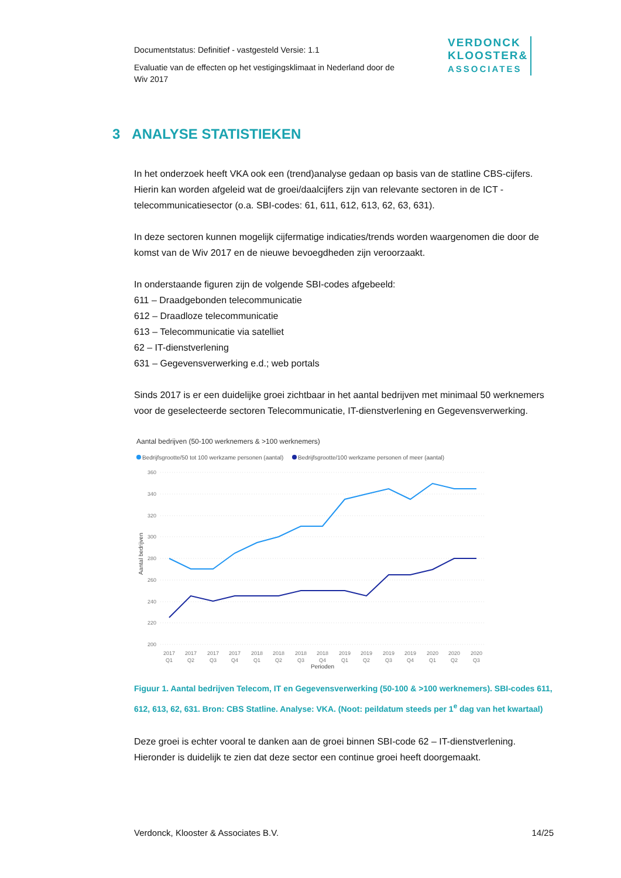Documentstatus: Definitief - vastgesteld Versie: 1.1
Evaluatie van de effecten op het vestigingsklimaat in Nederland door de Wiv 2017
VERDONCK
KLOOSTER&
ASSOCIATES
3 ANALYSE STATISTIEKEN
In het onderzoek heeft VKA ook een (trend)analyse gedaan op basis van de statline CBS-cijfers. Hierin kan worden afgeleid wat de groei/daalcijfers zijn van relevante sectoren in de ICT - telecommunicatiesector (o.a. SBI-codes: 61, 611, 612, 613, 62, 63, 631).
In deze sectoren kunnen mogelijk cijfermatige indicaties/trends worden waargenomen die door de komst van de Wiv 2017 en de nieuwe bevoegdheden zijn veroorzaakt.
In onderstaande figuren zijn de volgende SBI-codes afgebeeld:
611 – Draadgebonden telecommunicatie
612 – Draadloze telecommunicatie
613 – Telecommunicatie via satelliet
62 – IT-dienstverlening
631 – Gegevensverwerking e.d.; web portals
Sinds 2017 is er een duidelijke groei zichtbaar in het aantal bedrijven met minimaal 50 werknemers voor de geselecteerde sectoren Telecommunicatie, IT-dienstverlening en Gegevensverwerking.
Aantal bedrijven (50-100 werknemers & >100 werknemers)
Bedrijfsgrootte/50 tot 100 werkzame personen (aantal)
Bedrijfsgrootte/100 werkzame personen of meer (aantal)
360
340
320
300
280
260
240
220
200
Aantal bedrijven
2017
2017
2017
2017
2018
2018
2018
2018
2019
2019
2019
2019
2020
2020
2020
Q1
Q2
Q3
Q4
Q1
Q2
Q3
Q4
Q1
Q2
Q3
Q4
Q1
Q2
Q3
Perioden
Figuur 1. Aantal bedrijven Telecom, IT en Gegevensverwerking (50-100 & >100 werknemers). SBI-codes 611, 612, 613, 62, 631. Bron: CBS Statline. Analyse: VKA. (Noot: peildatum steeds per 1<sup>e</sup> dag van het kwartaal)
Deze groei is echter vooral te danken aan de groei binnen SBI-code 62 – IT-dienstverlening. Hieronder is duidelijk te zien dat deze sector een continue groei heeft doorgemaakt.
Verdonck, Klooster & Associates B.V. 14/25